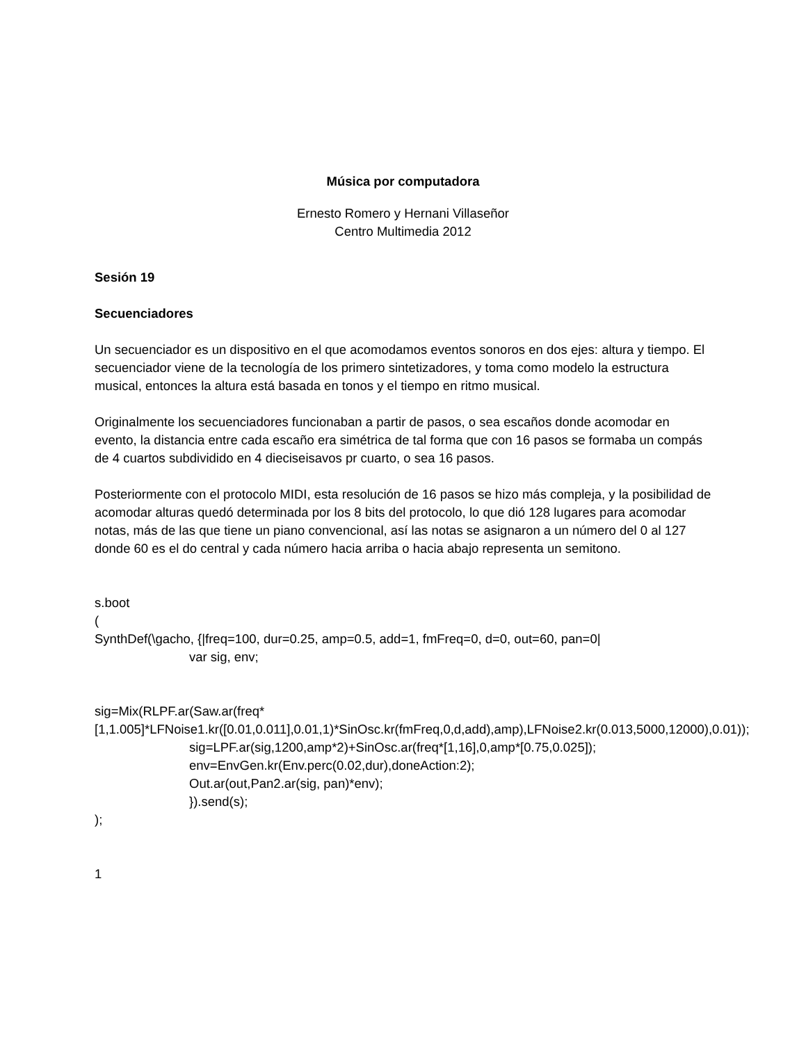Música por computadora
Ernesto Romero y Hernani Villaseñor
Centro Multimedia 2012
Sesión 19
Secuenciadores
Un secuenciador es un dispositivo en el que acomodamos eventos sonoros en dos ejes: altura y tiempo. El secuenciador viene de la tecnología de los primero sintetizadores, y toma como modelo la estructura musical, entonces la altura está basada en tonos y el tiempo en ritmo musical.
Originalmente los secuenciadores funcionaban a partir de pasos, o sea escaños donde acomodar en evento, la distancia entre cada escaño era simétrica de tal forma que con 16 pasos se formaba un compás de 4 cuartos subdividido en 4 dieciseisavos pr cuarto, o sea 16 pasos.
Posteriormente con el protocolo MIDI, esta resolución de 16 pasos se hizo más compleja, y la posibilidad de acomodar alturas quedó determinada por los 8 bits del protocolo, lo que dió 128 lugares para acomodar notas, más de las que tiene un piano convencional, así las notas se asignaron a un número del 0 al 127 donde 60 es el do central y cada número hacia arriba o hacia abajo representa un semitono.
s.boot
(
SynthDef(\gacho, {|freq=100, dur=0.25, amp=0.5, add=1, fmFreq=0, d=0, out=60, pan=0|
var sig, env;
sig=Mix(RLPF.ar(Saw.ar(freq*[1,1.005]*LFNoise1.kr([0.01,0.011],0.01,1)*SinOsc.kr(fmFreq,0,d,add),amp),LFNoise2.kr(0.013,5000,12000),0.01));
sig=LPF.ar(sig,1200,amp*2)+SinOsc.ar(freq*[1,16],0,amp*[0.75,0.025]);
env=EnvGen.kr(Env.perc(0.02,dur),doneAction:2);
Out.ar(out,Pan2.ar(sig, pan)*env);
}).send(s);
);
1